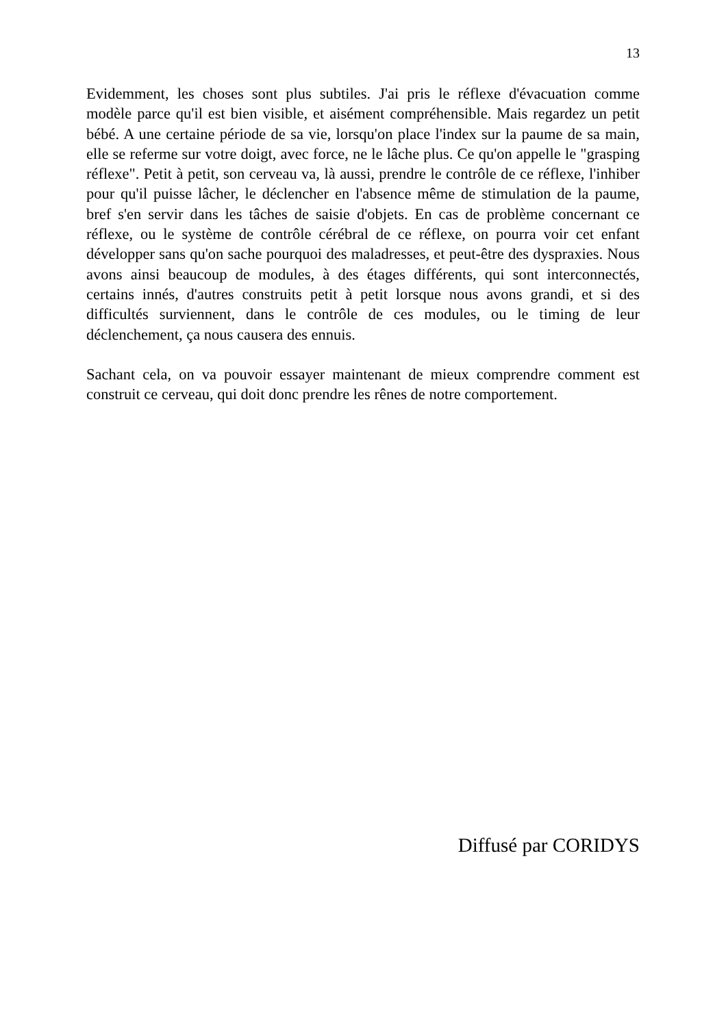13
Evidemment, les choses sont plus subtiles. J'ai pris le réflexe d'évacuation comme modèle parce qu'il est bien visible, et aisément compréhensible. Mais regardez un petit bébé. A une certaine période de sa vie, lorsqu'on place l'index sur la paume de sa main, elle se referme sur votre doigt, avec force, ne le lâche plus. Ce qu'on appelle le "grasping réflexe". Petit à petit, son cerveau va, là aussi, prendre le contrôle de ce réflexe, l'inhiber pour qu'il puisse lâcher, le déclencher en l'absence même de stimulation de la paume, bref s'en servir dans les tâches de saisie d'objets. En cas de problème concernant ce réflexe, ou le système de contrôle cérébral de ce réflexe, on pourra voir cet enfant développer sans qu'on sache pourquoi des maladresses, et peut-être des dyspraxies. Nous avons ainsi beaucoup de modules, à des étages différents, qui sont interconnectés, certains innés, d'autres construits petit à petit lorsque nous avons grandi, et si des difficultés surviennent, dans le contrôle de ces modules, ou le timing de leur déclenchement, ça nous causera des ennuis.
Sachant cela, on va pouvoir essayer maintenant de mieux comprendre comment est construit ce cerveau, qui doit donc prendre les rênes de notre comportement.
Diffusé par CORIDYS